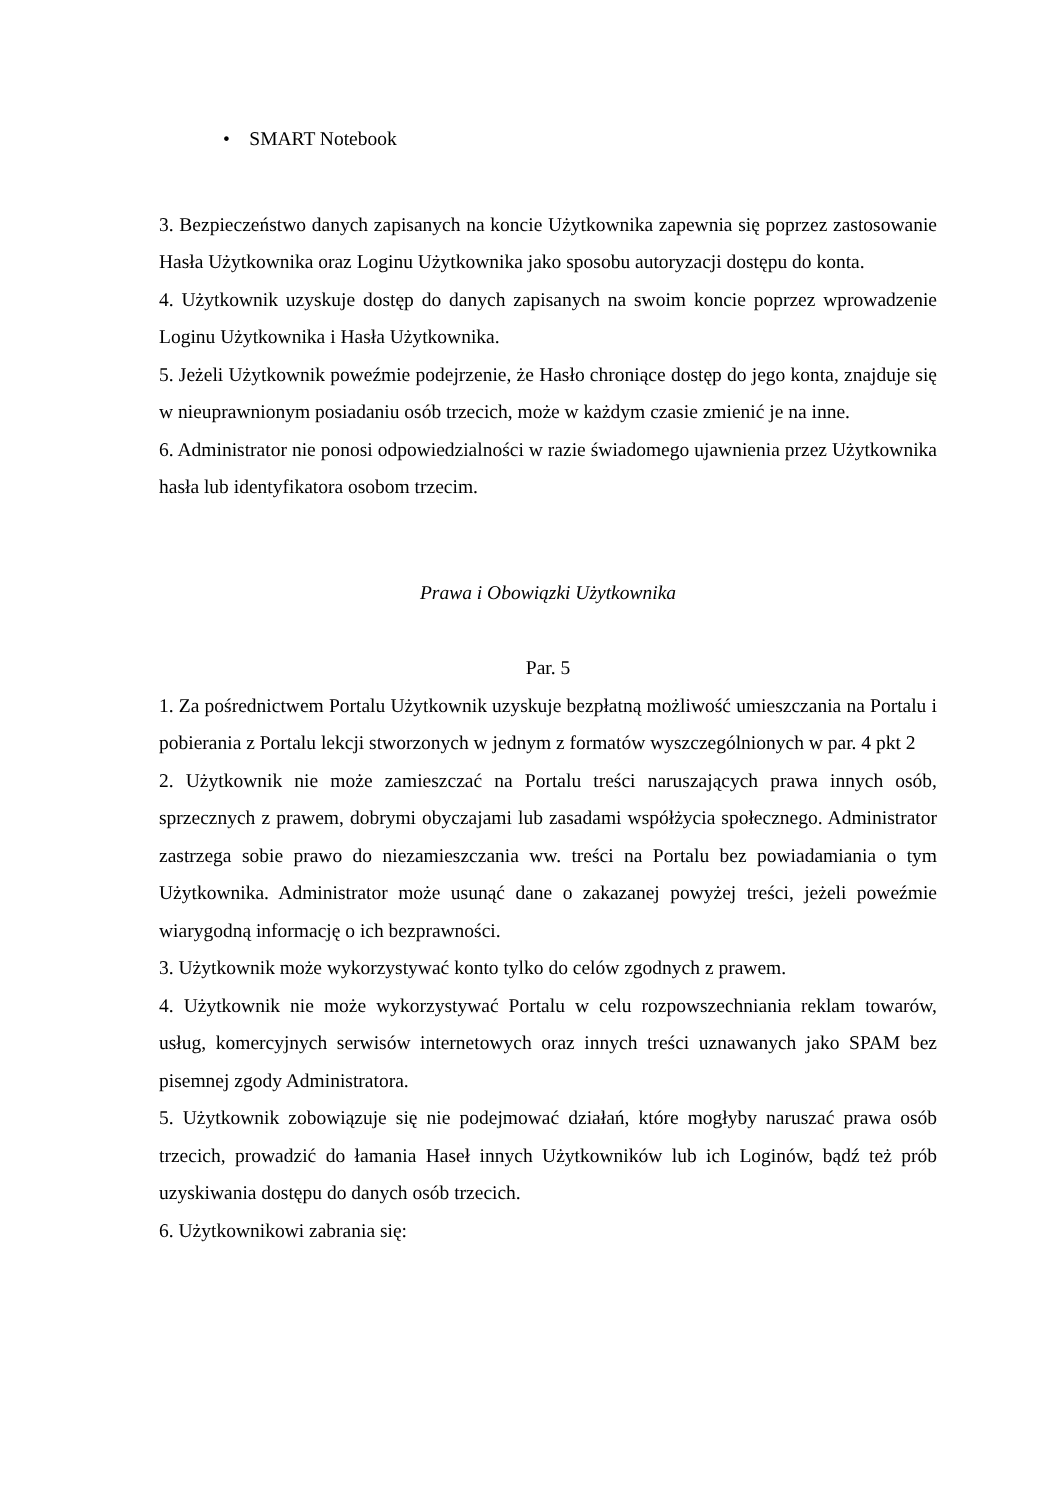• SMART Notebook
3. Bezpieczeństwo danych zapisanych na koncie Użytkownika zapewnia się poprzez zastosowanie Hasła Użytkownika oraz Loginu Użytkownika jako sposobu autoryzacji dostępu do konta.
4. Użytkownik uzyskuje dostęp do danych zapisanych na swoim koncie poprzez wprowadzenie Loginu Użytkownika i Hasła Użytkownika.
5. Jeżeli Użytkownik poweźmie podejrzenie, że Hasło chroniące dostęp do jego konta, znajduje się w nieuprawnionym posiadaniu osób trzecich, może w każdym czasie zmienić je na inne.
6. Administrator nie ponosi odpowiedzialności w razie świadomego ujawnienia przez Użytkownika hasła lub identyfikatora osobom trzecim.
Prawa i Obowiązki Użytkownika
Par. 5
1. Za pośrednictwem Portalu Użytkownik uzyskuje bezpłatną możliwość umieszczania na Portalu i pobierania z Portalu lekcji stworzonych w jednym z formatów wyszczególnionych w par. 4 pkt 2
2. Użytkownik nie może zamieszczać na Portalu treści naruszających prawa innych osób, sprzecznych z prawem, dobrymi obyczajami lub zasadami współżycia społecznego. Administrator zastrzega sobie prawo do niezamieszczania ww. treści na Portalu bez powiadamiania o tym Użytkownika. Administrator może usunąć dane o zakazanej powyżej treści, jeżeli poweźmie wiarygodną informację o ich bezprawności.
3. Użytkownik może wykorzystywać konto tylko do celów zgodnych z prawem.
4. Użytkownik nie może wykorzystywać Portalu w celu rozpowszechniania reklam towarów, usług, komercyjnych serwisów internetowych oraz innych treści uznawanych jako SPAM bez pisemnej zgody Administratora.
5. Użytkownik zobowiązuje się nie podejmować działań, które mogłyby naruszać prawa osób trzecich, prowadzić do łamania Haseł innych Użytkowników lub ich Loginów, bądź też prób uzyskiwania dostępu do danych osób trzecich.
6. Użytkownikowi zabrania się: